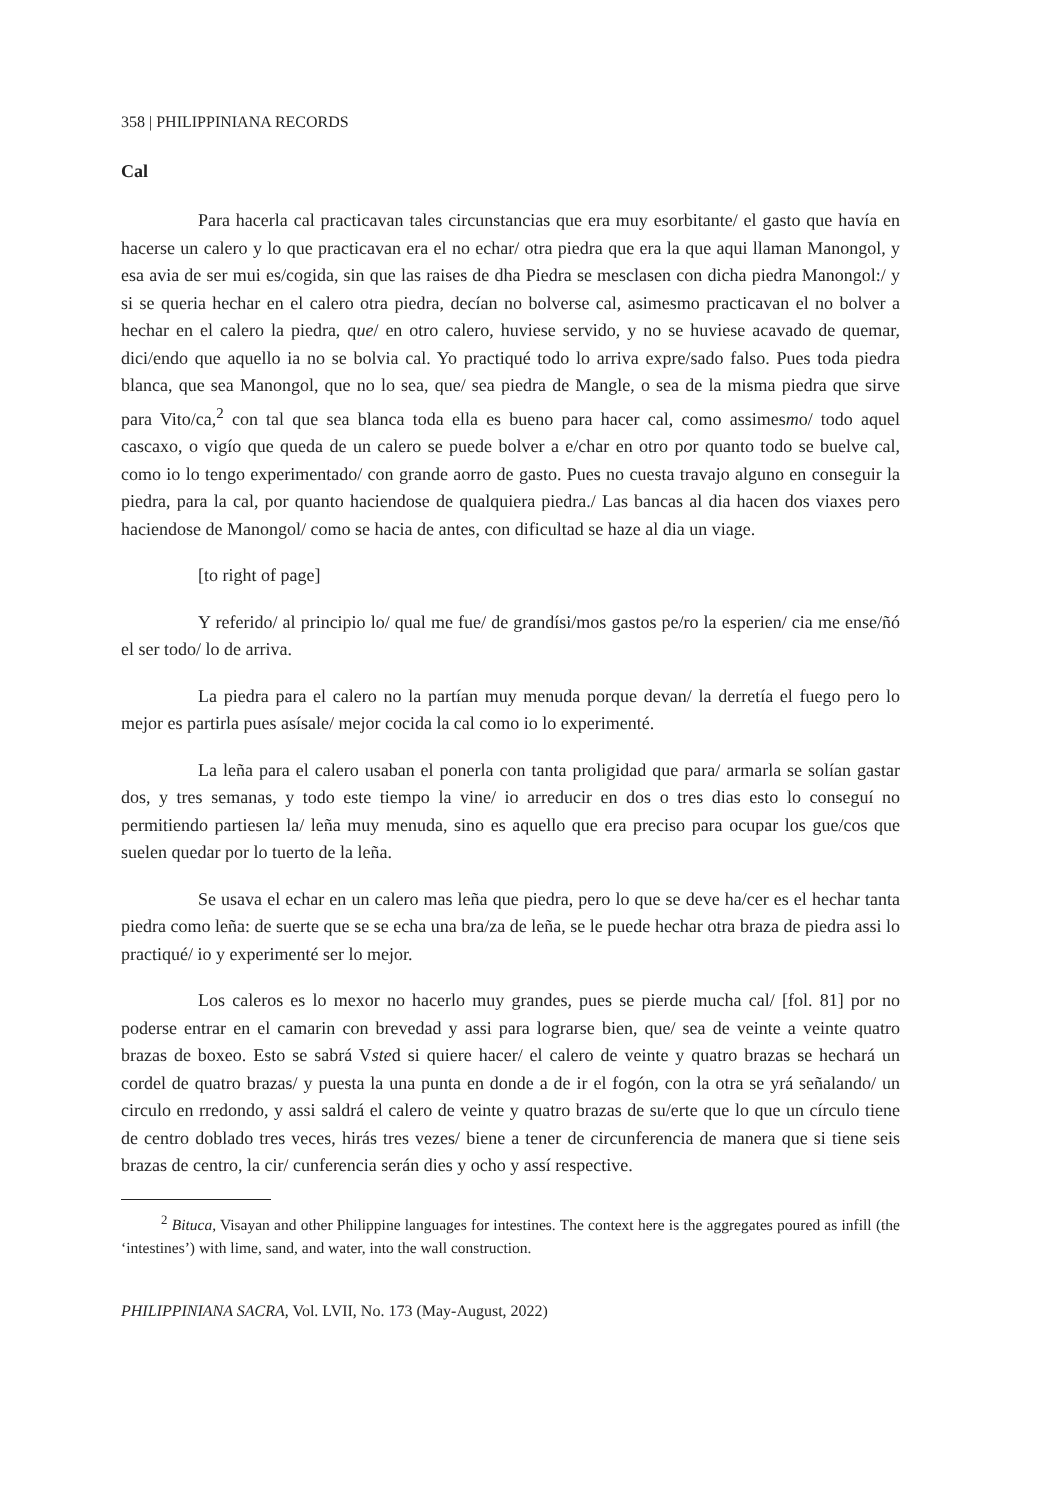358 | PHILIPPINIANA RECORDS
Cal
Para hacerla cal practicavan tales circunstancias que era muy esorbitante/ el gasto que havía en hacerse un calero y lo que practicavan era el no echar/ otra piedra que era la que aqui llaman Manongol, y esa avia de ser mui es/cogida, sin que las raises de dha Piedra se mesclasen con dicha piedra Manongol:/ y si se queria hechar en el calero otra piedra, decían no bolverse cal, asimesmo practicavan el no bolver a hechar en el calero la piedra, que/ en otro calero, huviese servido, y no se huviese acavado de quemar, dici/endo que aquello ia no se bolvia cal. Yo practiqué todo lo arriva expre/sado falso. Pues toda piedra blanca, que sea Manongol, que no lo sea, que/ sea piedra de Mangle, o sea de la misma piedra que sirve para Vito/ca,<sup>2</sup> con tal que sea blanca toda ella es bueno para hacer cal, como assimesmo/ todo aquel cascaxo, o vigío que queda de un calero se puede bolver a e/char en otro por quanto todo se buelve cal, como io lo tengo experimentado/ con grande aorro de gasto. Pues no cuesta travajo alguno en conseguir la piedra, para la cal, por quanto haciendose de qualquiera piedra./ Las bancas al dia hacen dos viaxes pero haciendose de Manongol/ como se hacia de antes, con dificultad se haze al dia un viage.
[to right of page]
Y referido/ al principio lo/ qual me fue/ de grandísi/mos gastos pe/ro la esperien/ cia me ense/ñó el ser todo/ lo de arriva.
La piedra para el calero no la partían muy menuda porque devan/ la derretía el fuego pero lo mejor es partirla pues asísale/ mejor cocida la cal como io lo experimenté.
La leña para el calero usaban el ponerla con tanta proligidad que para/ armarla se solían gastar dos, y tres semanas, y todo este tiempo la vine/ io arreducir en dos o tres dias esto lo conseguí no permitiendo partiesen la/ leña muy menuda, sino es aquello que era preciso para ocupar los gue/cos que suelen quedar por lo tuerto de la leña.
Se usava el echar en un calero mas leña que piedra, pero lo que se deve ha/cer es el hechar tanta piedra como leña: de suerte que se se echa una bra/za de leña, se le puede hechar otra braza de piedra assi lo practiqué/ io y experimenté ser lo mejor.
Los caleros es lo mexor no hacerlo muy grandes, pues se pierde mucha cal/ [fol. 81] por no poderse entrar en el camarin con brevedad y assi para lograrse bien, que/ sea de veinte a veinte quatro brazas de boxeo. Esto se sabrá Vsted si quiere hacer/ el calero de veinte y quatro brazas se hechará un cordel de quatro brazas/ y puesta la una punta en donde a de ir el fogón, con la otra se yrá señalando/ un circulo en rredondo, y assi saldrá el calero de veinte y quatro brazas de su/erte que lo que un círculo tiene de centro doblado tres veces, hirás tres vezes/ biene a tener de circunferencia de manera que si tiene seis brazas de centro, la cir/ cunferencia serán dies y ocho y assí respective.
<sup>2</sup> Bituca, Visayan and other Philippine languages for intestines. The context here is the aggregates poured as infill (the ‘intestines’) with lime, sand, and water, into the wall construction.
PHILIPPINIANA SACRA, Vol. LVII, No. 173 (May-August, 2022)